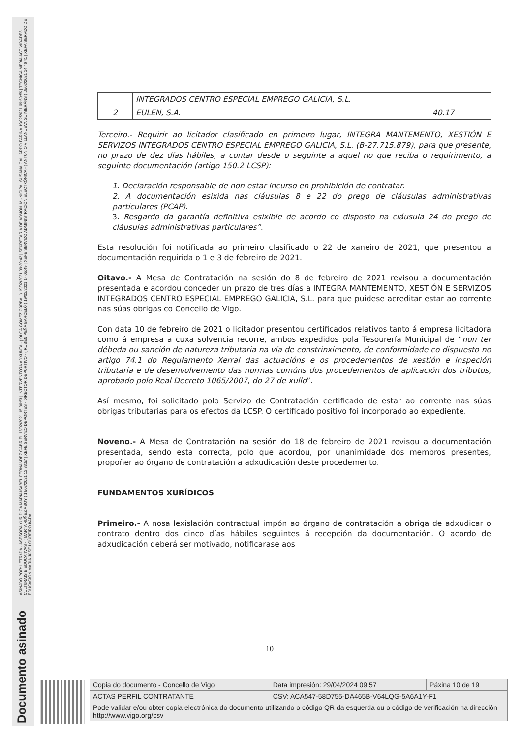ASINADO POR: LETRADA - ASESORA XURÍDICA MARÍA ISABEL FERNÁNDEZ GABRIEL 18/02/2021 15:36:53 | INTERVENTORA ADXUNTA - ( OLGA GOMEZ CORBAL ) 19/02/2021 09:30:42 | SECRETARIA DE ADMON. MUNICIPAL SUSANA GALLARDO FARIÑA 19/02/2021 09:59:55 | TÉCNICA MEDIA ACTIVIDADES CULTURAIS E EDUCATIVAS - ( MARTA NUÑEZ ABOY ) 19/02/2021 12:33:57 | XEFE SERVIZO DEPORTES - DIRECTOR DEPORTIVO - ( RUBÉN PEÑA BARCELÓ ) 19/02/2021 14:05:49 | XEFE SERVIZO ADMINISTRACIÓN ELECTRÓNICA - ( ANTONIO VILLANUEVA GUIMERÁNS ) 19/02/2021 14:46:41 | XEFA SERVIZO DE EDUCACIÓN MARÍA JOSÉ LOUREIRO BADA
Documento asinado
| | INTEGRADOS CENTRO ESPECIAL EMPREGO GALICIA, S.L. | |
| 2 | EULEN, S.A. | 40.17 |
Terceiro.- Requirir ao licitador clasificado en primeiro lugar, INTEGRA MANTEMENTO, XESTIÓN E SERVIZOS INTEGRADOS CENTRO ESPECIAL EMPREGO GALICIA, S.L. (B-27.715.879), para que presente, no prazo de dez días hábiles, a contar desde o seguinte a aquel no que reciba o requirimento, a seguinte documentación (artigo 150.2 LCSP):
1. Declaración responsable de non estar incurso en prohibición de contratar.
2. A documentación esixida nas cláusulas 8 e 22 do prego de cláusulas administrativas particulares (PCAP).
3. Resgardo da garantía definitiva esixible de acordo co disposto na cláusula 24 do prego de cláusulas administrativas particulares”.
Esta resolución foi notificada ao primeiro clasificado o 22 de xaneiro de 2021, que presentou a documentación requirida o 1 e 3 de febreiro de 2021.
Oitavo.- A Mesa de Contratación na sesión do 8 de febreiro de 2021 revisou a documentación presentada e acordou conceder un prazo de tres días a INTEGRA MANTEMENTO, XESTIÓN E SERVIZOS INTEGRADOS CENTRO ESPECIAL EMPREGO GALICIA, S.L. para que puidese acreditar estar ao corrente nas súas obrigas co Concello de Vigo.
Con data 10 de febreiro de 2021 o licitador presentou certificados relativos tanto á empresa licitadora como á empresa a cuxa solvencia recorre, ambos expedidos pola Tesourería Municipal de “non ter débeda ou sanción de natureza tributaria na vía de constrinximento, de conformidade co dispuesto no artigo 74.1 do Regulamento Xerral das actuacións e os procedementos de xestión e inspeción tributaria e de desenvolvemento das normas comúns dos procedementos de aplicación dos tributos, aprobado polo Real Decreto 1065/2007, do 27 de xullo”.
Así mesmo, foi solicitado polo Servizo de Contratación certificado de estar ao corrente nas súas obrigas tributarias para os efectos da LCSP. O certificado positivo foi incorporado ao expediente.
Noveno.- A Mesa de Contratación na sesión do 18 de febreiro de 2021 revisou a documentación presentada, sendo esta correcta, polo que acordou, por unanimidade dos membros presentes, propoñer ao órgano de contratación a adxudicación deste procedemento.
FUNDAMENTOS XURÍDICOS
Primeiro.- A nosa lexislación contractual impón ao órgano de contratación a obriga de adxudicar o contrato dentro dos cinco días hábiles seguintes á recepción da documentación. O acordo de adxudicación deberá ser motivado, notificarase aos
10
| Copia do documento - Concello de Vigo | Data impresión: 29/04/2024 09:57 | Páxina 10 de 19 |
| ACTAS PERFIL CONTRATANTE | CSV: ACA547-58D755-DA465B-V64LQG-5A6A1Y-F1 | |
| Pode validar e/ou obter copia electrónica do documento utilizando o código QR da esquerda ou o código de verificación na dirección http://www.vigo.org/csv | | |